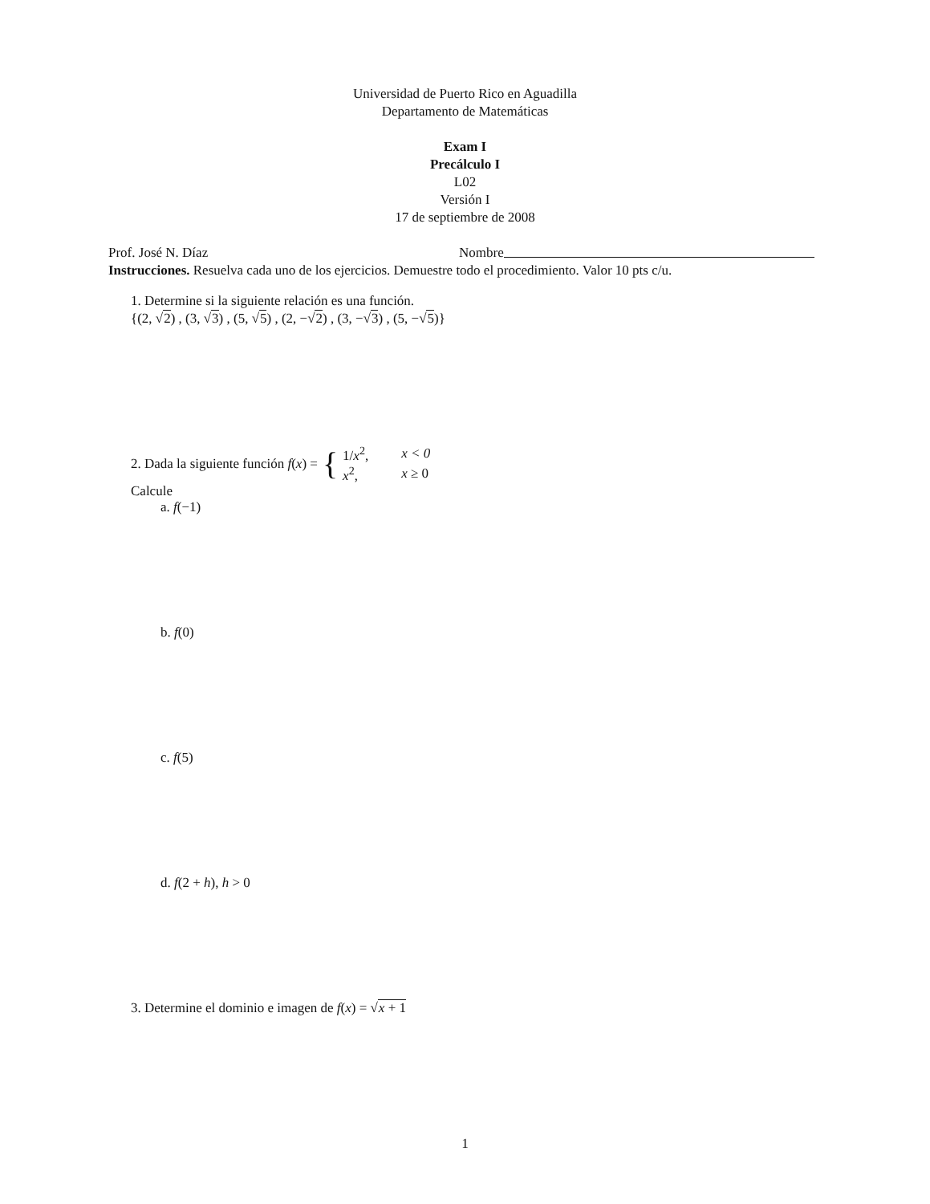Universidad de Puerto Rico en Aguadilla
Departamento de Matemáticas
Exam I
Precálculo I
L02
Versión I
17 de septiembre de 2008
Prof. José N. Díaz Nombre
Instrucciones. Resuelva cada uno de los ejercicios. Demuestre todo el procedimiento. Valor 10 pts c/u.
1. Determine si la siguiente relación es una función.
{(2, √2) , (3, √3) , (5, √5) , (2, −√2) , (3, −√3) , (5, −√5)}
2. Dada la siguiente función f (x) = {
| 1/ x<sup>2</sup>, | x < 0 |
| x<sup>2</sup>, | x ≥ 0 |
Calcule
a. f(−1)
b. f(0)
c. f(5)
d. f(2 + h), h > 0
3. Determine el dominio e imagen de f(x) = √x + 1
1